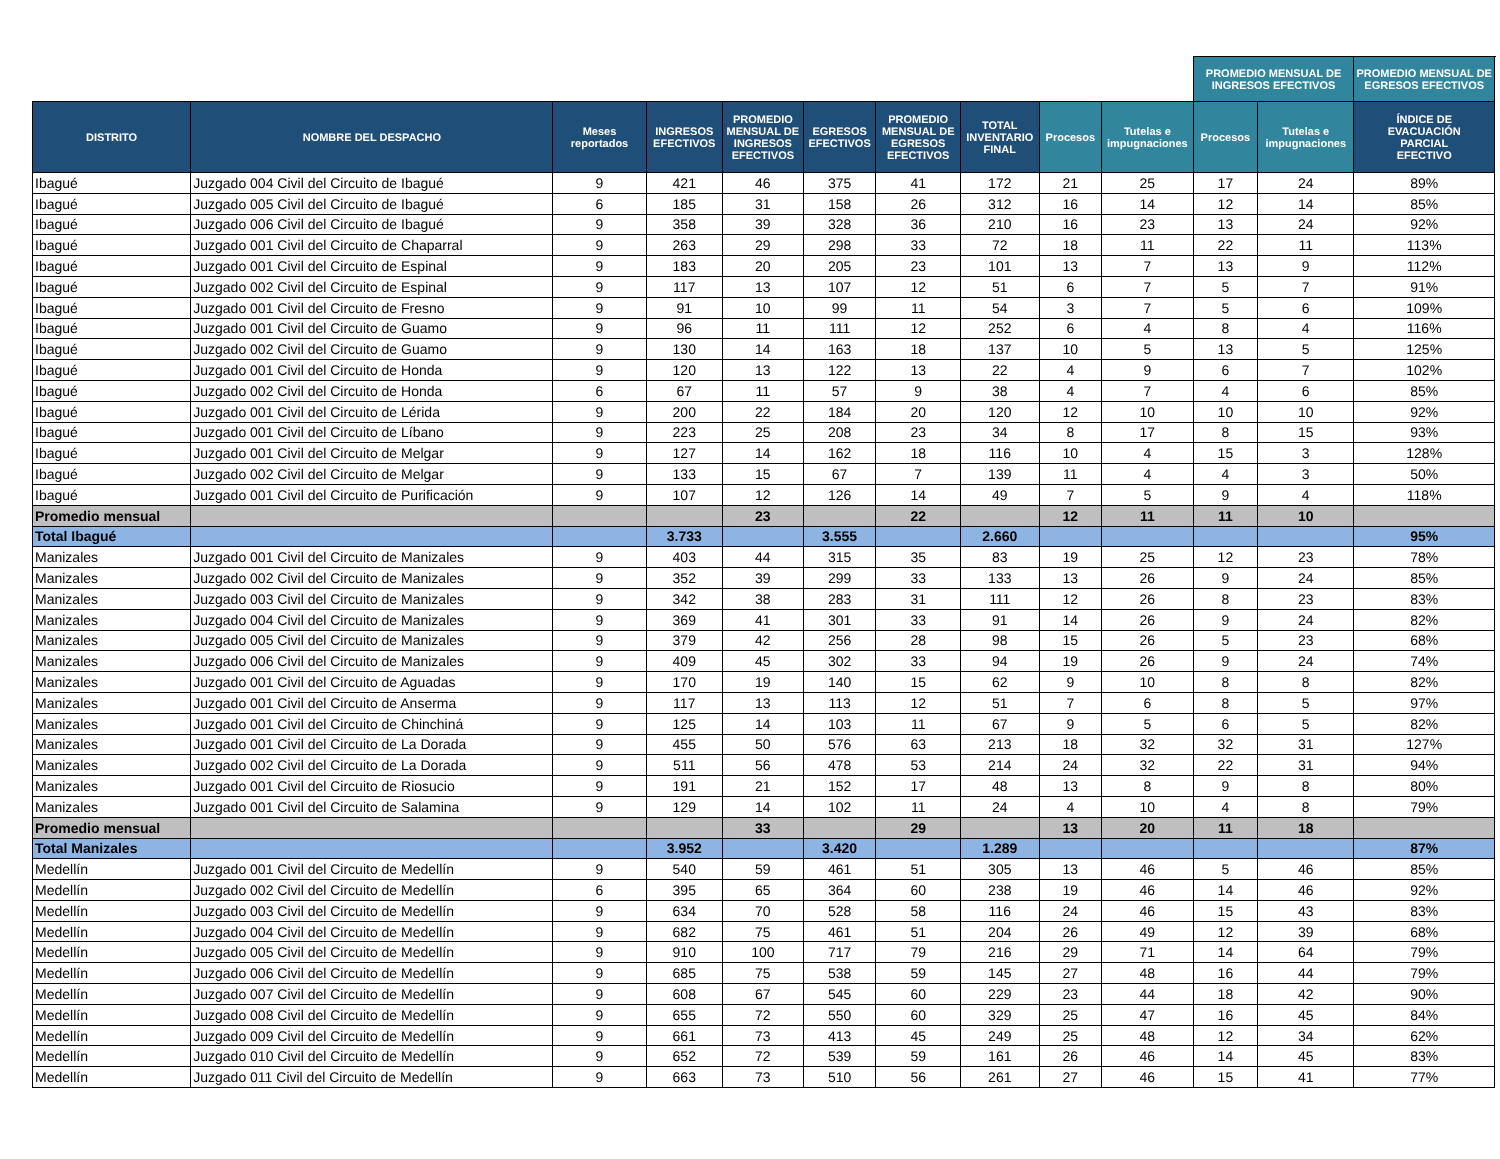| | | | | | | | | | | PROMEDIO MENSUAL DE INGRESOS EFECTIVOS | | PROMEDIO MENSUAL DE EGRESOS EFECTIVOS | |
| --- | --- | --- | --- | --- | --- | --- | --- | --- | --- | --- | --- | --- | --- |
| DISTRITO | NOMBRE DEL DESPACHO | Meses reportados | INGRESOS EFECTIVOS | PROMEDIO MENSUAL DE INGRESOS EFECTIVOS | EGRESOS EFECTIVOS | PROMEDIO MENSUAL DE EGRESOS EFECTIVOS | TOTAL INVENTARIO FINAL | Procesos | Tutelas e impugnaciones | Procesos | Tutelas e impugnaciones | ÍNDICE DE EVACUACIÓN PARCIAL EFECTIVO | |
| Ibagué | Juzgado 004 Civil del Circuito de Ibagué | 9 | 421 | 46 | 375 | 41 | 172 | 21 | 25 | 17 | 24 | 89% | |
| Ibagué | Juzgado 005 Civil del Circuito de Ibagué | 6 | 185 | 31 | 158 | 26 | 312 | 16 | 14 | 12 | 14 | 85% | |
| Ibagué | Juzgado 006 Civil del Circuito de Ibagué | 9 | 358 | 39 | 328 | 36 | 210 | 16 | 23 | 13 | 24 | 92% | |
| Ibagué | Juzgado 001 Civil del Circuito de Chaparral | 9 | 263 | 29 | 298 | 33 | 72 | 18 | 11 | 22 | 11 | 113% | |
| Ibagué | Juzgado 001 Civil del Circuito de Espinal | 9 | 183 | 20 | 205 | 23 | 101 | 13 | 7 | 13 | 9 | 112% | |
| Ibagué | Juzgado 002 Civil del Circuito de Espinal | 9 | 117 | 13 | 107 | 12 | 51 | 6 | 7 | 5 | 7 | 91% | |
| Ibagué | Juzgado 001 Civil del Circuito de Fresno | 9 | 91 | 10 | 99 | 11 | 54 | 3 | 7 | 5 | 6 | 109% | |
| Ibagué | Juzgado 001 Civil del Circuito de Guamo | 9 | 96 | 11 | 111 | 12 | 252 | 6 | 4 | 8 | 4 | 116% | |
| Ibagué | Juzgado 002 Civil del Circuito de Guamo | 9 | 130 | 14 | 163 | 18 | 137 | 10 | 5 | 13 | 5 | 125% | |
| Ibagué | Juzgado 001 Civil del Circuito de Honda | 9 | 120 | 13 | 122 | 13 | 22 | 4 | 9 | 6 | 7 | 102% | |
| Ibagué | Juzgado 002 Civil del Circuito de Honda | 6 | 67 | 11 | 57 | 9 | 38 | 4 | 7 | 4 | 6 | 85% | |
| Ibagué | Juzgado 001 Civil del Circuito de Lérida | 9 | 200 | 22 | 184 | 20 | 120 | 12 | 10 | 10 | 10 | 92% | |
| Ibagué | Juzgado 001 Civil del Circuito de Líbano | 9 | 223 | 25 | 208 | 23 | 34 | 8 | 17 | 8 | 15 | 93% | |
| Ibagué | Juzgado 001 Civil del Circuito de Melgar | 9 | 127 | 14 | 162 | 18 | 116 | 10 | 4 | 15 | 3 | 128% | |
| Ibagué | Juzgado 002 Civil del Circuito de Melgar | 9 | 133 | 15 | 67 | 7 | 139 | 11 | 4 | 4 | 3 | 50% | |
| Ibagué | Juzgado 001 Civil del Circuito de Purificación | 9 | 107 | 12 | 126 | 14 | 49 | 7 | 5 | 9 | 4 | 118% | |
| Promedio mensual | | | | 23 | | 22 | | 12 | 11 | 11 | 10 | | |
| Total Ibagué | | | 3.733 | | 3.555 | | 2.660 | | | | | 95% | |
| Manizales | Juzgado 001 Civil del Circuito de Manizales | 9 | 403 | 44 | 315 | 35 | 83 | 19 | 25 | 12 | 23 | 78% | |
| Manizales | Juzgado 002 Civil del Circuito de Manizales | 9 | 352 | 39 | 299 | 33 | 133 | 13 | 26 | 9 | 24 | 85% | |
| Manizales | Juzgado 003 Civil del Circuito de Manizales | 9 | 342 | 38 | 283 | 31 | 111 | 12 | 26 | 8 | 23 | 83% | |
| Manizales | Juzgado 004 Civil del Circuito de Manizales | 9 | 369 | 41 | 301 | 33 | 91 | 14 | 26 | 9 | 24 | 82% | |
| Manizales | Juzgado 005 Civil del Circuito de Manizales | 9 | 379 | 42 | 256 | 28 | 98 | 15 | 26 | 5 | 23 | 68% | |
| Manizales | Juzgado 006 Civil del Circuito de Manizales | 9 | 409 | 45 | 302 | 33 | 94 | 19 | 26 | 9 | 24 | 74% | |
| Manizales | Juzgado 001 Civil del Circuito de Aguadas | 9 | 170 | 19 | 140 | 15 | 62 | 9 | 10 | 8 | 8 | 82% | |
| Manizales | Juzgado 001 Civil del Circuito de Anserma | 9 | 117 | 13 | 113 | 12 | 51 | 7 | 6 | 8 | 5 | 97% | |
| Manizales | Juzgado 001 Civil del Circuito de Chinchiná | 9 | 125 | 14 | 103 | 11 | 67 | 9 | 5 | 6 | 5 | 82% | |
| Manizales | Juzgado 001 Civil del Circuito de La Dorada | 9 | 455 | 50 | 576 | 63 | 213 | 18 | 32 | 32 | 31 | 127% | |
| Manizales | Juzgado 002 Civil del Circuito de La Dorada | 9 | 511 | 56 | 478 | 53 | 214 | 24 | 32 | 22 | 31 | 94% | |
| Manizales | Juzgado 001 Civil del Circuito de Riosucio | 9 | 191 | 21 | 152 | 17 | 48 | 13 | 8 | 9 | 8 | 80% | |
| Manizales | Juzgado 001 Civil del Circuito de Salamina | 9 | 129 | 14 | 102 | 11 | 24 | 4 | 10 | 4 | 8 | 79% | |
| Promedio mensual | | | | 33 | | 29 | | 13 | 20 | 11 | 18 | | |
| Total Manizales | | | 3.952 | | 3.420 | | 1.289 | | | | | 87% | |
| Medellín | Juzgado 001 Civil del Circuito de Medellín | 9 | 540 | 59 | 461 | 51 | 305 | 13 | 46 | 5 | 46 | 85% | |
| Medellín | Juzgado 002 Civil del Circuito de Medellín | 6 | 395 | 65 | 364 | 60 | 238 | 19 | 46 | 14 | 46 | 92% | |
| Medellín | Juzgado 003 Civil del Circuito de Medellín | 9 | 634 | 70 | 528 | 58 | 116 | 24 | 46 | 15 | 43 | 83% | |
| Medellín | Juzgado 004 Civil del Circuito de Medellín | 9 | 682 | 75 | 461 | 51 | 204 | 26 | 49 | 12 | 39 | 68% | |
| Medellín | Juzgado 005 Civil del Circuito de Medellín | 9 | 910 | 100 | 717 | 79 | 216 | 29 | 71 | 14 | 64 | 79% | |
| Medellín | Juzgado 006 Civil del Circuito de Medellín | 9 | 685 | 75 | 538 | 59 | 145 | 27 | 48 | 16 | 44 | 79% | |
| Medellín | Juzgado 007 Civil del Circuito de Medellín | 9 | 608 | 67 | 545 | 60 | 229 | 23 | 44 | 18 | 42 | 90% | |
| Medellín | Juzgado 008 Civil del Circuito de Medellín | 9 | 655 | 72 | 550 | 60 | 329 | 25 | 47 | 16 | 45 | 84% | |
| Medellín | Juzgado 009 Civil del Circuito de Medellín | 9 | 661 | 73 | 413 | 45 | 249 | 25 | 48 | 12 | 34 | 62% | |
| Medellín | Juzgado 010 Civil del Circuito de Medellín | 9 | 652 | 72 | 539 | 59 | 161 | 26 | 46 | 14 | 45 | 83% | |
| Medellín | Juzgado 011 Civil del Circuito de Medellín | 9 | 663 | 73 | 510 | 56 | 261 | 27 | 46 | 15 | 41 | 77% | |